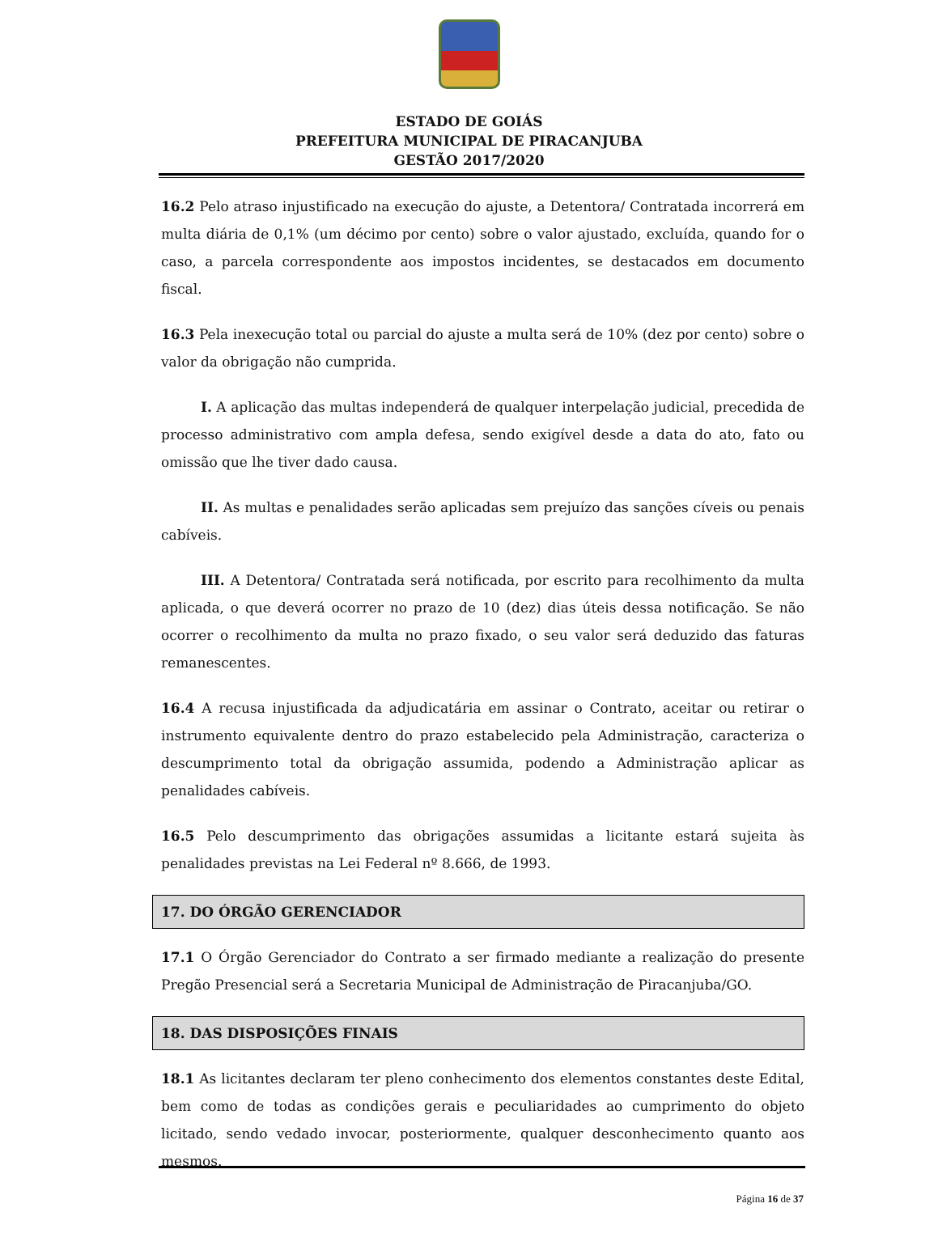ESTADO DE GOIÁS
PREFEITURA MUNICIPAL DE PIRACANJUBA
GESTÃO 2017/2020
16.2 Pelo atraso injustificado na execução do ajuste, a Detentora/ Contratada incorrerá em multa diária de 0,1% (um décimo por cento) sobre o valor ajustado, excluída, quando for o caso, a parcela correspondente aos impostos incidentes, se destacados em documento fiscal.
16.3 Pela inexecução total ou parcial do ajuste a multa será de 10% (dez por cento) sobre o valor da obrigação não cumprida.
I. A aplicação das multas independerá de qualquer interpelação judicial, precedida de processo administrativo com ampla defesa, sendo exigível desde a data do ato, fato ou omissão que lhe tiver dado causa.
II. As multas e penalidades serão aplicadas sem prejuízo das sanções cíveis ou penais cabíveis.
III. A Detentora/ Contratada será notificada, por escrito para recolhimento da multa aplicada, o que deverá ocorrer no prazo de 10 (dez) dias úteis dessa notificação. Se não ocorrer o recolhimento da multa no prazo fixado, o seu valor será deduzido das faturas remanescentes.
16.4 A recusa injustificada da adjudicatária em assinar o Contrato, aceitar ou retirar o instrumento equivalente dentro do prazo estabelecido pela Administração, caracteriza o descumprimento total da obrigação assumida, podendo a Administração aplicar as penalidades cabíveis.
16.5 Pelo descumprimento das obrigações assumidas a licitante estará sujeita às penalidades previstas na Lei Federal nº 8.666, de 1993.
17. DO ÓRGÃO GERENCIADOR
17.1 O Órgão Gerenciador do Contrato a ser firmado mediante a realização do presente Pregão Presencial será a Secretaria Municipal de Administração de Piracanjuba/GO.
18. DAS DISPOSIÇÕES FINAIS
18.1 As licitantes declaram ter pleno conhecimento dos elementos constantes deste Edital, bem como de todas as condições gerais e peculiaridades ao cumprimento do objeto licitado, sendo vedado invocar, posteriormente, qualquer desconhecimento quanto aos mesmos.
Página 16 de 37